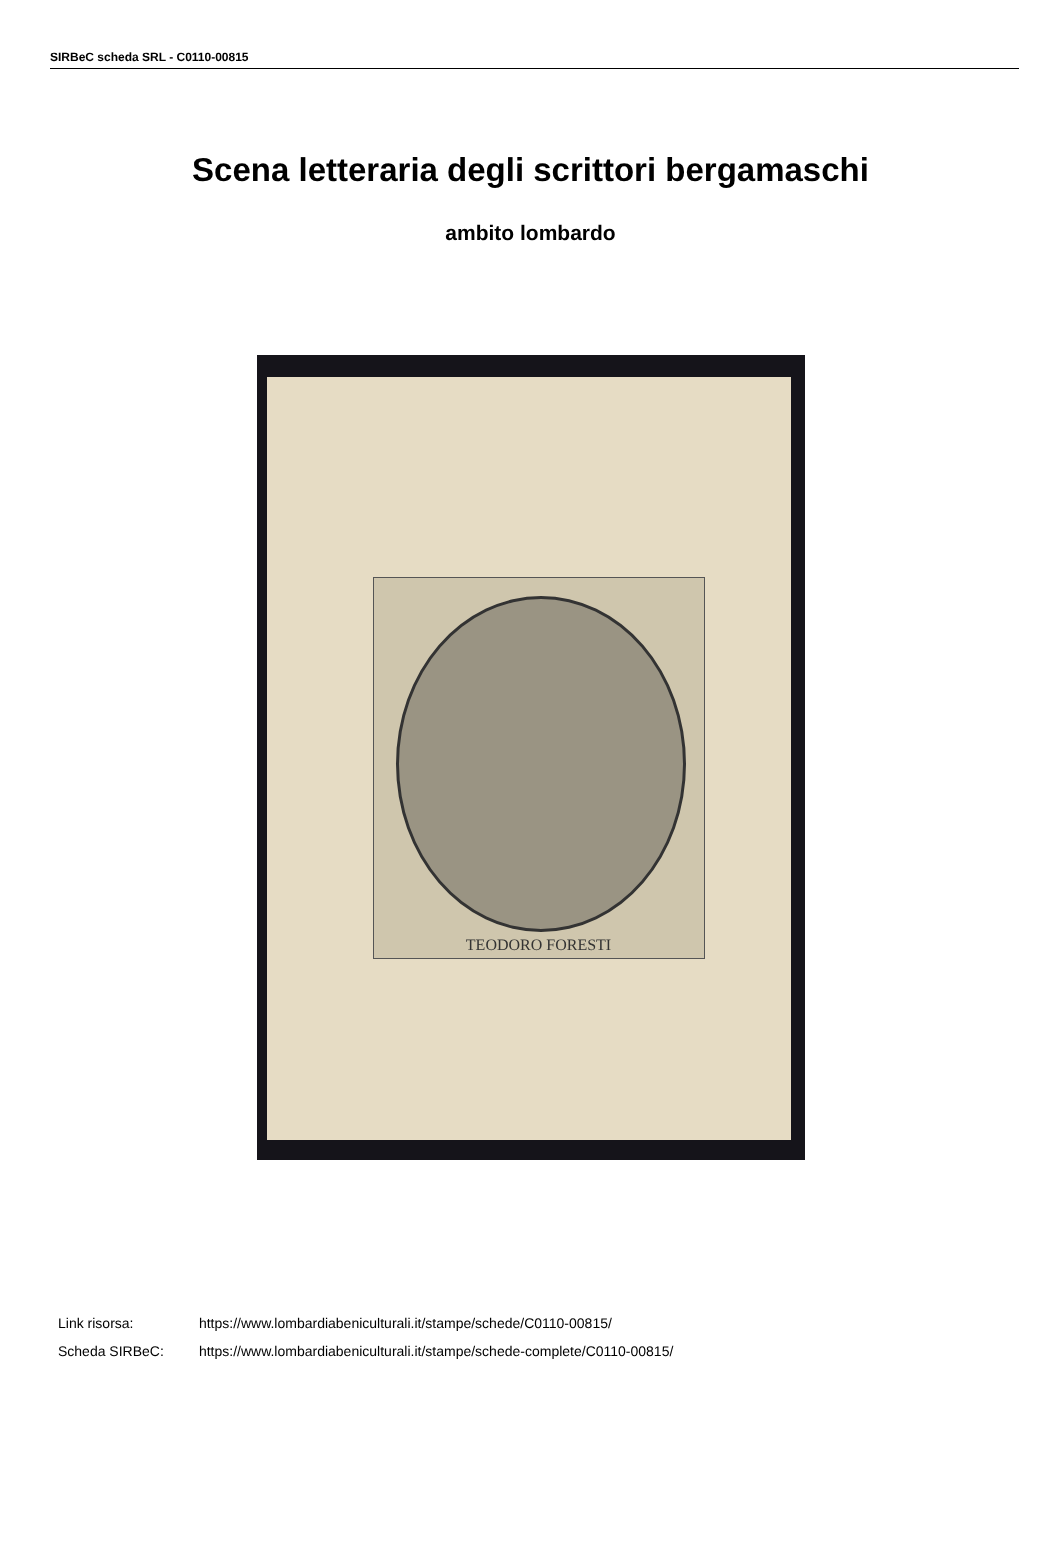SIRBeC scheda SRL - C0110-00815
Scena letteraria degli scrittori bergamaschi
ambito lombardo
TEODORO FORESTI
Link risorsa: https://www.lombardiabeniculturali.it/stampe/schede/C0110-00815/
Scheda SIRBeC: https://www.lombardiabeniculturali.it/stampe/schede-complete/C0110-00815/